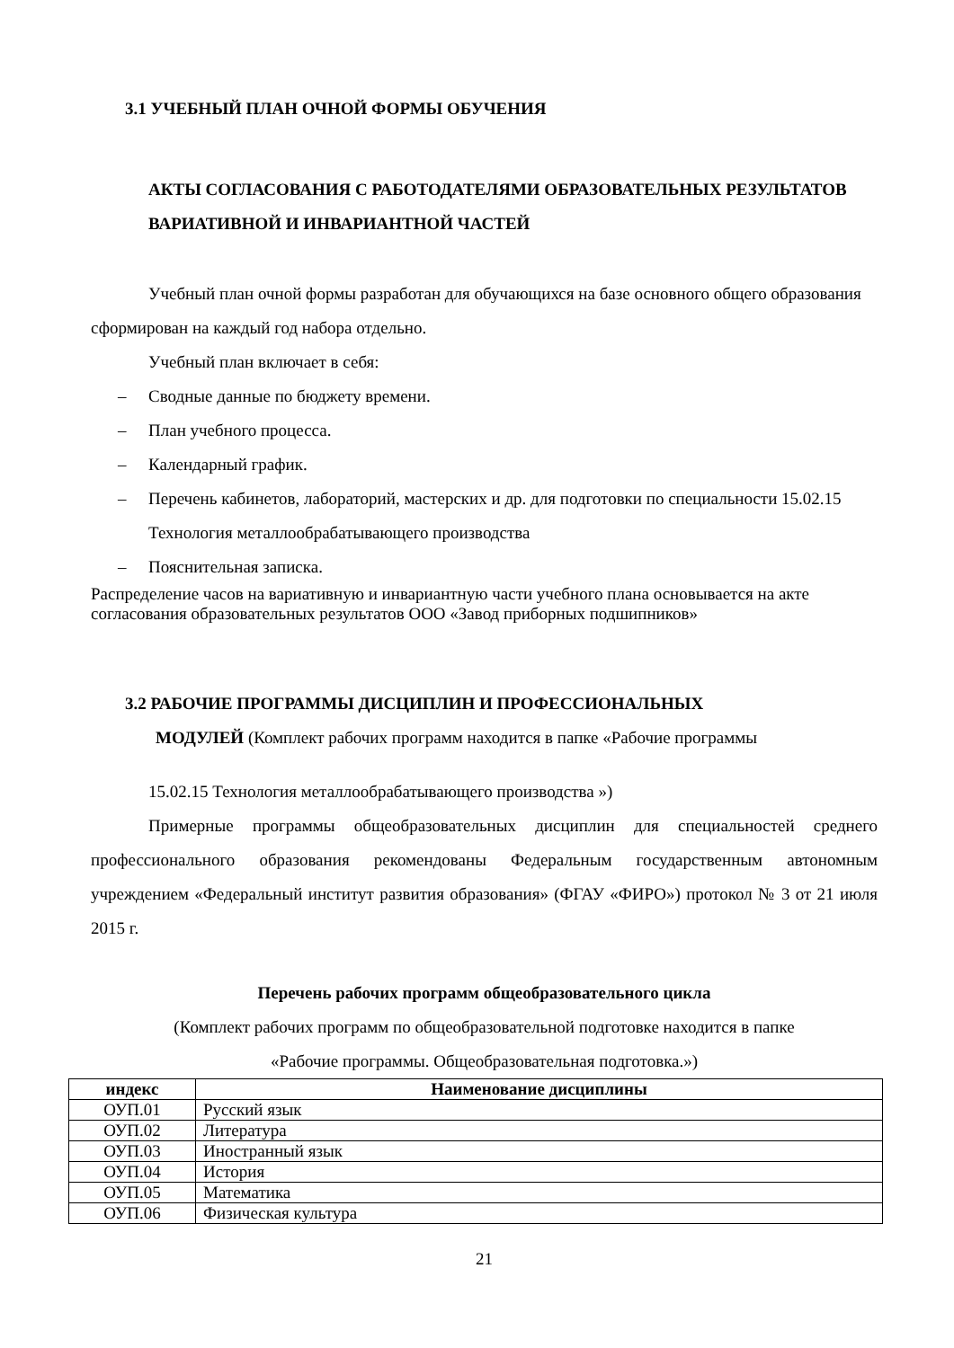3.1 УЧЕБНЫЙ ПЛАН ОЧНОЙ ФОРМЫ ОБУЧЕНИЯ
АКТЫ СОГЛАСОВАНИЯ С РАБОТОДАТЕЛЯМИ ОБРАЗОВАТЕЛЬНЫХ РЕЗУЛЬТАТОВ ВАРИАТИВНОЙ И ИНВАРИАНТНОЙ ЧАСТЕЙ
Учебный план очной формы разработан для обучающихся на базе основного общего образования сформирован на каждый год набора отдельно.
Учебный план включает в себя:
– Сводные данные по бюджету времени.
– План учебного процесса.
– Календарный график.
– Перечень кабинетов, лабораторий, мастерских и др. для подготовки по специальности 15.02.15 Технология металлообрабатывающего производства
– Пояснительная записка.
Распределение часов на вариативную и инвариантную части учебного плана основывается на акте согласования образовательных результатов ООО «Завод приборных подшипников»
3.2 РАБОЧИЕ ПРОГРАММЫ ДИСЦИПЛИН И ПРОФЕССИОНАЛЬНЫХ
МОДУЛЕЙ (Комплект рабочих программ находится в папке «Рабочие программы
15.02.15 Технология металлообрабатывающего производства »)
Примерные программы общеобразовательных дисциплин для специальностей среднего профессионального образования рекомендованы Федеральным государственным автономным учреждением «Федеральный институт развития образования» (ФГАУ «ФИРО») протокол № 3 от 21 июля 2015 г.
Перечень рабочих программ общеобразовательного цикла
(Комплект рабочих программ по общеобразовательной подготовке находится в папке
«Рабочие программы. Общеобразовательная подготовка.»)
| индекс | Наименование дисциплины |
| --- | --- |
| ОУП.01 | Русский язык |
| ОУП.02 | Литература |
| ОУП.03 | Иностранный язык |
| ОУП.04 | История |
| ОУП.05 | Математика |
| ОУП.06 | Физическая культура |
21